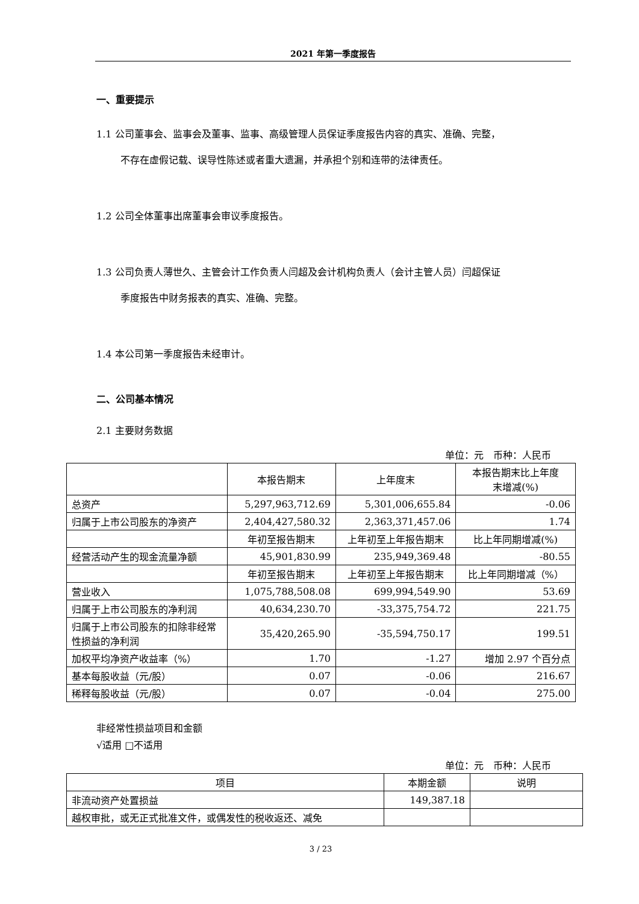2021 年第一季度报告
一、重要提示
1.1 公司董事会、监事会及董事、监事、高级管理人员保证季度报告内容的真实、准确、完整，
不存在虚假记载、误导性陈述或者重大遗漏，并承担个别和连带的法律责任。
1.2 公司全体董事出席董事会审议季度报告。
1.3 公司负责人薄世久、主管会计工作负责人闫超及会计机构负责人（会计主管人员）闫超保证
季度报告中财务报表的真实、准确、完整。
1.4 本公司第一季度报告未经审计。
二、公司基本情况
2.1 主要财务数据
单位：元　币种：人民币
| | 本报告期末 | 上年度末 | 本报告期末比上年度 末增减(%) |
| --- | --- | --- | --- |
| 总资产 | 5,297,963,712.69 | 5,301,006,655.84 | -0.06 |
| 归属于上市公司股东的净资产 | 2,404,427,580.32 | 2,363,371,457.06 | 1.74 |
| | 年初至报告期末 | 上年初至上年报告期末 | 比上年同期增减(%) |
| 经营活动产生的现金流量净额 | 45,901,830.99 | 235,949,369.48 | -80.55 |
| | 年初至报告期末 | 上年初至上年报告期末 | 比上年同期增减（%） |
| 营业收入 | 1,075,788,508.08 | 699,994,549.90 | 53.69 |
| 归属于上市公司股东的净利润 | 40,634,230.70 | -33,375,754.72 | 221.75 |
| 归属于上市公司股东的扣除非经常性损益的净利润 | 35,420,265.90 | -35,594,750.17 | 199.51 |
| 加权平均净资产收益率（%） | 1.70 | -1.27 | 增加 2.97 个百分点 |
| 基本每股收益（元/股） | 0.07 | -0.06 | 216.67 |
| 稀释每股收益（元/股） | 0.07 | -0.04 | 275.00 |
非经常性损益项目和金额
√适用 □不适用
单位：元　币种：人民币
| 项目 | 本期金额 | 说明 |
| --- | --- | --- |
| 非流动资产处置损益 | 149,387.18 | |
| 越权审批，或无正式批准文件，或偶发性的税收返还、减免 | | |
3 / 23